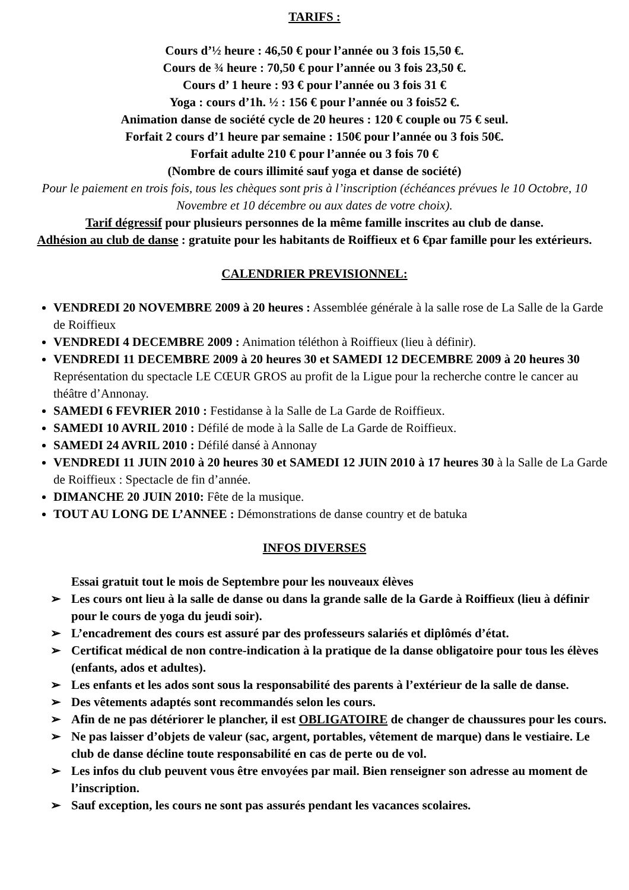TARIFS :
Cours d’½ heure : 46,50 € pour l’année ou 3 fois 15,50 €.
Cours de ¾ heure : 70,50 € pour l’année ou 3 fois 23,50 €.
Cours d’ 1 heure : 93 € pour l’année ou 3 fois 31 €
Yoga : cours d’1h. ½ : 156 € pour l’année ou 3 fois52 €.
Animation danse de société cycle de 20 heures : 120 € couple ou 75 € seul.
Forfait 2 cours d’1 heure par semaine : 150€ pour l’année ou 3 fois 50€.
Forfait adulte 210 € pour l’année ou 3 fois 70 €
(Nombre de cours illimité sauf yoga et danse de société)
Pour le paiement en trois fois, tous les chèques sont pris à l’inscription (échéances prévues le 10 Octobre, 10 Novembre et 10 décembre ou aux dates de votre choix).
Tarif dégressif pour plusieurs personnes de la même famille inscrites au club de danse.
Adhésion au club de danse : gratuite pour les habitants de Roiffieux et 6 €par famille pour les extérieurs.
CALENDRIER PREVISIONNEL:
VENDREDI 20 NOVEMBRE 2009 à 20 heures : Assemblée générale à la salle rose de La Salle de la Garde de Roiffieux
VENDREDI 4 DECEMBRE 2009 : Animation téléthon à Roiffieux (lieu à définir).
VENDREDI 11 DECEMBRE 2009 à 20 heures 30 et SAMEDI 12 DECEMBRE 2009 à 20 heures 30 Représentation du spectacle LE CŒUR GROS au profit de la Ligue pour la recherche contre le cancer au théâtre d’Annonay.
SAMEDI 6 FEVRIER 2010 : Festidanse à la Salle de La Garde de Roiffieux.
SAMEDI 10 AVRIL 2010 : Défilé de mode à la Salle de La Garde de Roiffieux.
SAMEDI 24 AVRIL 2010 : Défilé dansé à Annonay
VENDREDI 11 JUIN 2010 à 20 heures 30 et SAMEDI 12 JUIN 2010 à 17 heures 30 à la Salle de La Garde de Roiffieux : Spectacle de fin d’année.
DIMANCHE 20 JUIN 2010: Fête de la musique.
TOUT AU LONG DE L’ANNEE : Démonstrations de danse country et de batuka
INFOS DIVERSES
Essai gratuit tout le mois de Septembre pour les nouveaux élèves
➢ Les cours ont lieu à la salle de danse ou dans la grande salle de la Garde à Roiffieux (lieu à définir pour le cours de yoga du jeudi soir).
➢ L’encadrement des cours est assuré par des professeurs salariés et diplômés d’état.
➢ Certificat médical de non contre-indication à la pratique de la danse obligatoire pour tous les élèves (enfants, ados et adultes).
➢ Les enfants et les ados sont sous la responsabilité des parents à l’extérieur de la salle de danse.
➢ Des vêtements adaptés sont recommandés selon les cours.
➢ Afin de ne pas détériorer le plancher, il est OBLIGATOIRE de changer de chaussures pour les cours.
➢ Ne pas laisser d’objets de valeur (sac, argent, portables, vêtement de marque) dans le vestiaire. Le club de danse décline toute responsabilité en cas de perte ou de vol.
➢ Les infos du club peuvent vous être envoyées par mail. Bien renseigner son adresse au moment de l’inscription.
➢ Sauf exception, les cours ne sont pas assurés pendant les vacances scolaires.